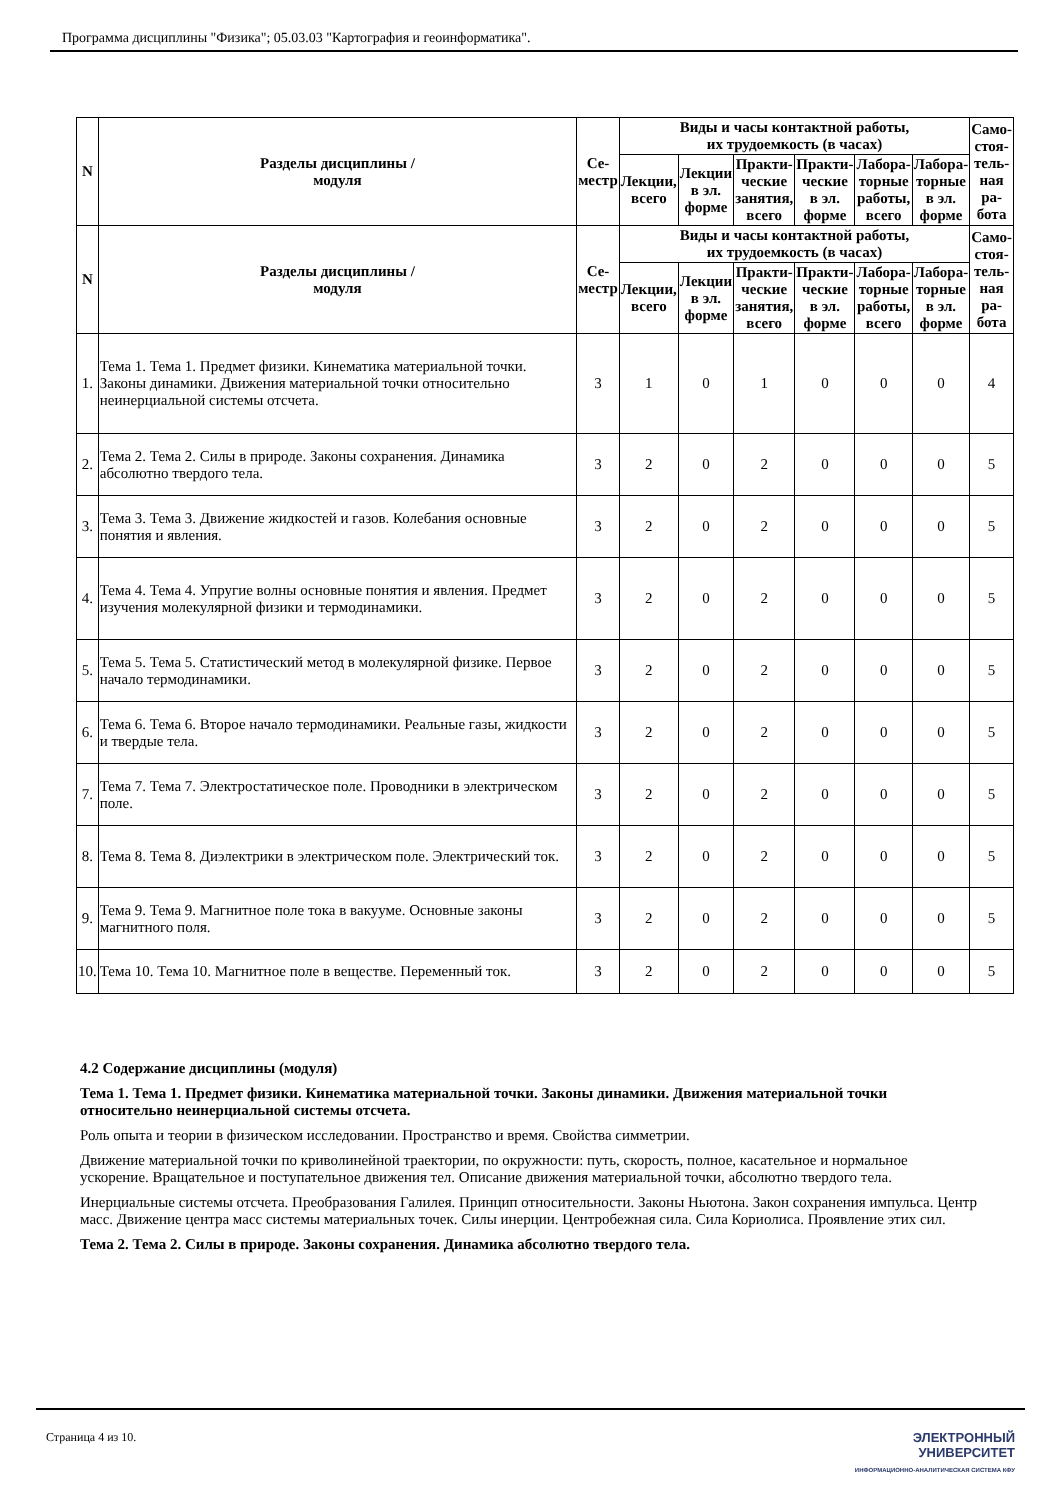Программа дисциплины "Физика"; 05.03.03 "Картография и геоинформатика".
| N | Разделы дисциплины / модуля | Се- местр | Виды и часы контактной работы, их трудоемкость (в часах) | | | | | | Само- стоя- тель- ная ра- бота |
| --- | --- | --- | --- | --- | --- | --- | --- | --- | --- |
| | | | Лекции, всего | Лекции в эл. форме | Практи- ческие занятия, всего | Практи- ческие в эл. форме | Лабора- торные работы, всего | Лабора- торные в эл. форме | |
| N | Разделы дисциплины / модуля | Се- местр | Виды и часы контактной работы, их трудоемкость (в часах) | | | | | | Само- стоя- тель- ная ра- бота |
| | | | Лекции, всего | Лекции в эл. форме | Практи- ческие занятия, всего | Практи- ческие в эл. форме | Лабора- торные работы, всего | Лабора- торные в эл. форме | |
| 1. | Тема 1. Тема 1. Предмет физики. Кинематика материальной точки. Законы динамики. Движения материальной точки относительно неинерциальной системы отсчета. | 3 | 1 | 0 | 1 | 0 | 0 | 0 | 4 |
| 2. | Тема 2. Тема 2. Силы в природе. Законы сохранения. Динамика абсолютно твердого тела. | 3 | 2 | 0 | 2 | 0 | 0 | 0 | 5 |
| 3. | Тема 3. Тема 3. Движение жидкостей и газов. Колебания основные понятия и явления. | 3 | 2 | 0 | 2 | 0 | 0 | 0 | 5 |
| 4. | Тема 4. Тема 4. Упругие волны основные понятия и явления. Предмет изучения молекулярной физики и термодинамики. | 3 | 2 | 0 | 2 | 0 | 0 | 0 | 5 |
| 5. | Тема 5. Тема 5. Статистический метод в молекулярной физике. Первое начало термодинамики. | 3 | 2 | 0 | 2 | 0 | 0 | 0 | 5 |
| 6. | Тема 6. Тема 6. Второе начало термодинамики. Реальные газы, жидкости и твердые тела. | 3 | 2 | 0 | 2 | 0 | 0 | 0 | 5 |
| 7. | Тема 7. Тема 7. Электростатическое поле. Проводники в электрическом поле. | 3 | 2 | 0 | 2 | 0 | 0 | 0 | 5 |
| 8. | Тема 8. Тема 8. Диэлектрики в электрическом поле. Электрический ток. | 3 | 2 | 0 | 2 | 0 | 0 | 0 | 5 |
| 9. | Тема 9. Тема 9. Магнитное поле тока в вакууме. Основные законы магнитного поля. | 3 | 2 | 0 | 2 | 0 | 0 | 0 | 5 |
| 10. | Тема 10. Тема 10. Магнитное поле в веществе. Переменный ток. | 3 | 2 | 0 | 2 | 0 | 0 | 0 | 5 |
4.2 Содержание дисциплины (модуля)
Тема 1. Тема 1. Предмет физики. Кинематика материальной точки. Законы динамики. Движения материальной точки относительно неинерциальной системы отсчета.
Роль опыта и теории в физическом исследовании. Пространство и время. Свойства симметрии.
Движение материальной точки по криволинейной траектории, по окружности: путь, скорость, полное, касательное и нормальное ускорение. Вращательное и поступательное движения тел. Описание движения материальной точки, абсолютно твердого тела.
Инерциальные системы отсчета. Преобразования Галилея. Принцип относительности. Законы Ньютона. Закон сохранения импульса. Центр масс. Движение центра масс системы материальных точек. Силы инерции. Центробежная сила. Сила Кориолиса. Проявление этих сил.
Тема 2. Тема 2. Силы в природе. Законы сохранения. Динамика абсолютно твердого тела.
Страница 4 из 10. ЭЛЕКТРОННЫЙ
УНИВЕРСИТЕТ
ИНФОРМАЦИОННО-АНАЛИТИЧЕСКАЯ СИСТЕМА КФУ